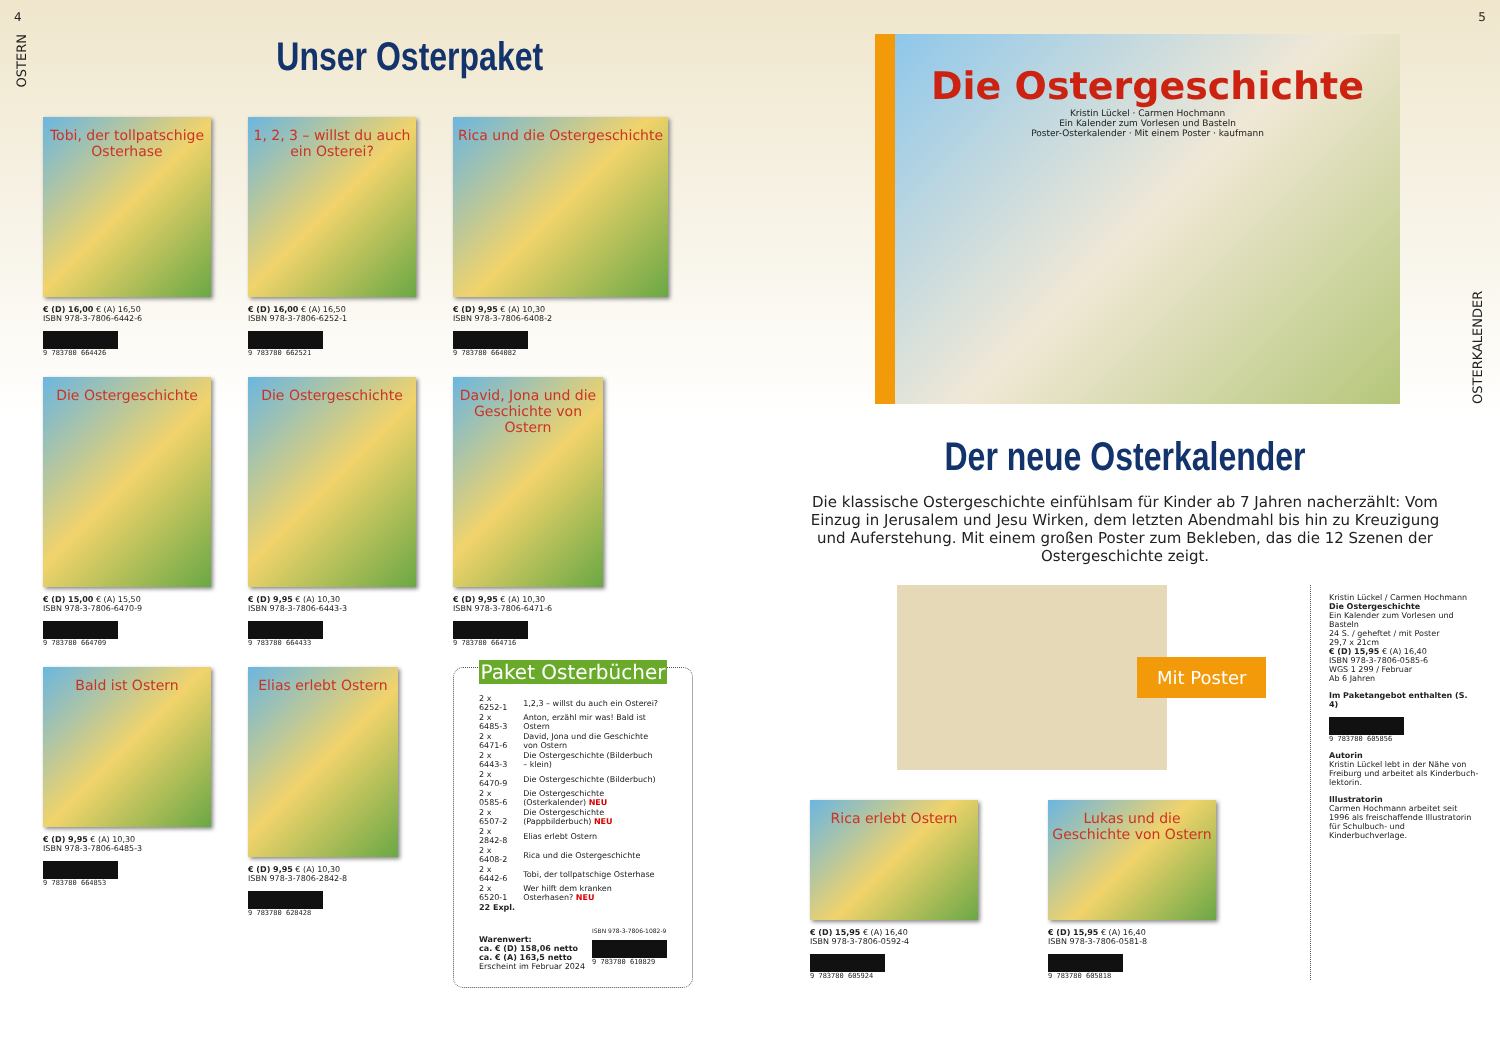4
OSTERN
Unser Osterpaket
Tobi, der tollpatschige Osterhase
€ (D) 16,00 € (A) 16,50
ISBN 978-3-7806-6442-6
9 783780 664426
1, 2, 3 – willst du auch ein Osterei?
€ (D) 16,00 € (A) 16,50
ISBN 978-3-7806-6252-1
9 783780 662521
Rica und die Ostergeschichte
€ (D) 9,95 € (A) 10,30
ISBN 978-3-7806-6408-2
9 783780 664082
Die Ostergeschichte
€ (D) 15,00 € (A) 15,50
ISBN 978-3-7806-6470-9
9 783780 664709
Die Ostergeschichte
€ (D) 9,95 € (A) 10,30
ISBN 978-3-7806-6443-3
9 783780 664433
David, Jona und die Geschichte von Ostern
€ (D) 9,95 € (A) 10,30
ISBN 978-3-7806-6471-6
9 783780 664716
Bald ist Ostern
€ (D) 9,95 € (A) 10,30
ISBN 978-3-7806-6485-3
9 783780 664853
Elias erlebt Ostern
€ (D) 9,95 € (A) 10,30
ISBN 978-3-7806-2842-8
9 783780 628428
Paket Osterbücher
| 2 x 6252-1 | 1,2,3 – willst du auch ein Osterei? |
| 2 x 6485-3 | Anton, erzähl mir was! Bald ist Ostern |
| 2 x 6471-6 | David, Jona und die Geschichte von Ostern |
| 2 x 6443-3 | Die Ostergeschichte (Bilderbuch – klein) |
| 2 x 6470-9 | Die Ostergeschichte (Bilderbuch) |
| 2 x 0585-6 | Die Ostergeschichte (Osterkalender) NEU |
| 2 x 6507-2 | Die Ostergeschichte (Pappbilderbuch) NEU |
| 2 x 2842-8 | Elias erlebt Ostern |
| 2 x 6408-2 | Rica und die Ostergeschichte |
| 2 x 6442-6 | Tobi, der tollpatschige Osterhase |
| 2 x 6520-1 | Wer hilft dem kranken Osterhasen? NEU |
| 22 Expl. | |
Warenwert:
ca. € (D) 158,06 netto
ca. € (A) 163,5 netto
Erscheint im Februar 2024
ISBN 978-3-7806-1082-9
9 783780 610829
5
Die Ostergeschichte
Kristin Lückel · Carmen Hochmann
Ein Kalender zum Vorlesen und Basteln
Poster-Osterkalender · Mit einem Poster · kaufmann
OSTERKALENDER
Der neue Osterkalender
Die klassische Ostergeschichte einfühlsam für Kinder ab 7 Jahren nacherzählt: Vom Einzug in Jerusalem und Jesu Wirken, dem letzten Abendmahl bis hin zu Kreuzigung und Auferstehung. Mit einem großen Poster zum Bekleben, das die 12 Szenen der Ostergeschichte zeigt.
Mit Poster
Rica erlebt Ostern
€ (D) 15,95 € (A) 16,40
ISBN 978-3-7806-0592-4
9 783780 605924
Lukas und die Geschichte von Ostern
€ (D) 15,95 € (A) 16,40
ISBN 978-3-7806-0581-8
9 783780 605818
Kristin Lückel / Carmen Hochmann
Die Ostergeschichte
Ein Kalender zum Vorlesen und Basteln
24 S. / geheftet / mit Poster
29,7 x 21cm
€ (D) 15,95 € (A) 16,40
ISBN 978-3-7806-0585-6
WGS 1 299 / Februar
Ab 6 Jahren
Im Paketangebot enthalten (S. 4)
9 783780 605856
Autorin
Kristin Lückel lebt in der Nähe von Freiburg und arbeitet als Kinderbuch-lektorin.
Illustratorin
Carmen Hochmann arbeitet seit 1996 als freischaffende Illustratorin für Schulbuch- und Kinderbuchverlage.